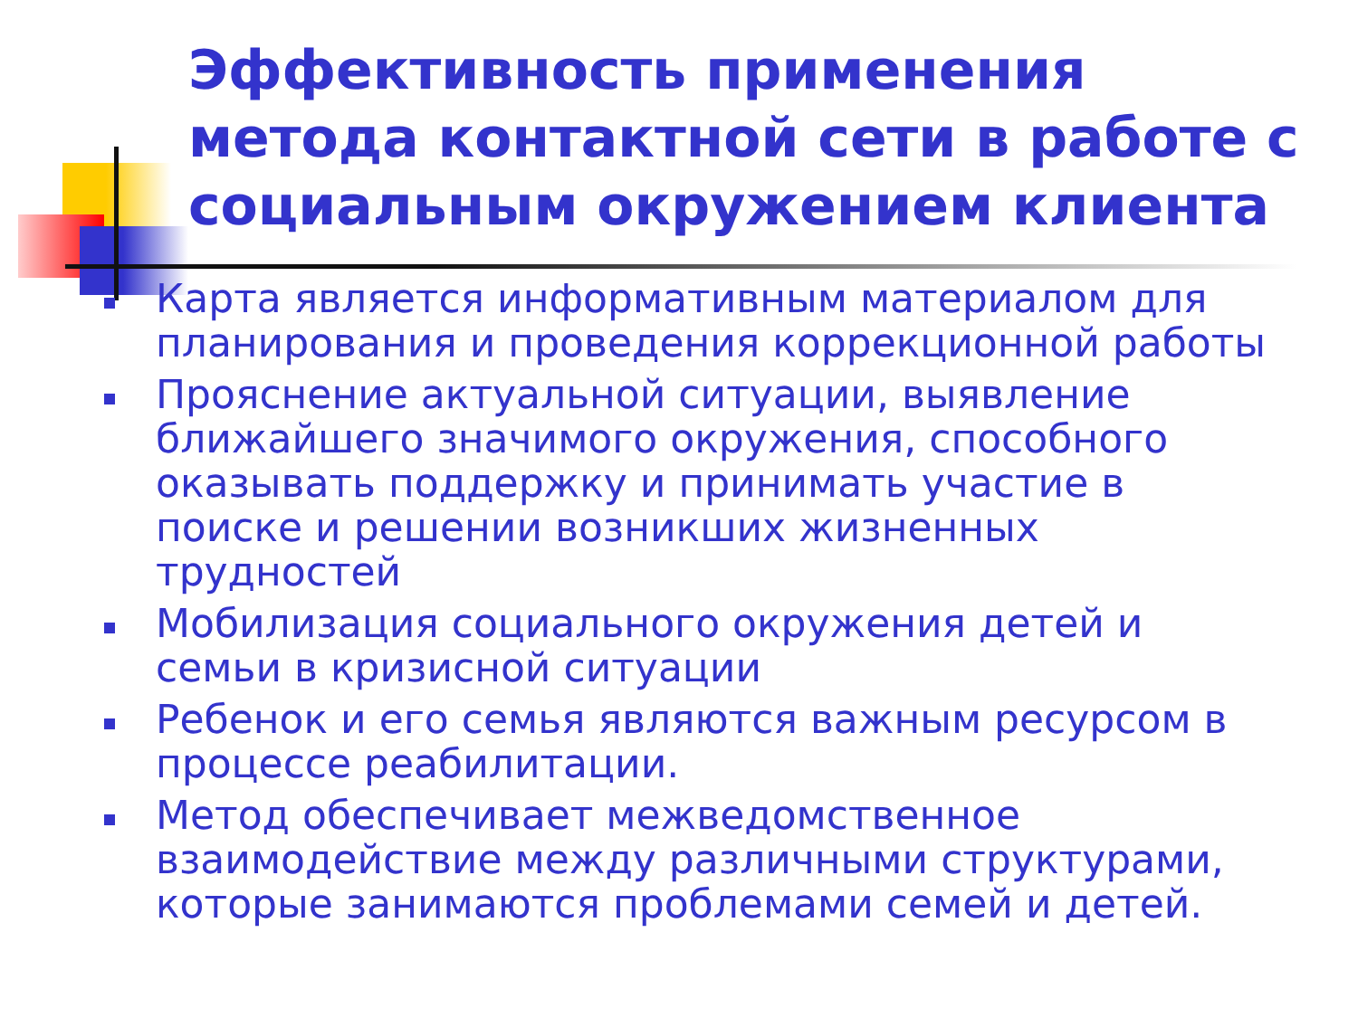Эффективность применения метода контактной сети в работе с социальным окружением клиента
Карта является информативным материалом для планирования и проведения коррекционной работы
Прояснение актуальной ситуации, выявление ближайшего значимого окружения, способного оказывать поддержку и принимать участие в поиске и решении возникших жизненных трудностей
Мобилизация социального окружения детей и семьи в кризисной ситуации
Ребенок и его семья являются важным ресурсом в процессе реабилитации.
Метод обеспечивает межведомственное взаимодействие между различными структурами, которые занимаются проблемами семей и детей.